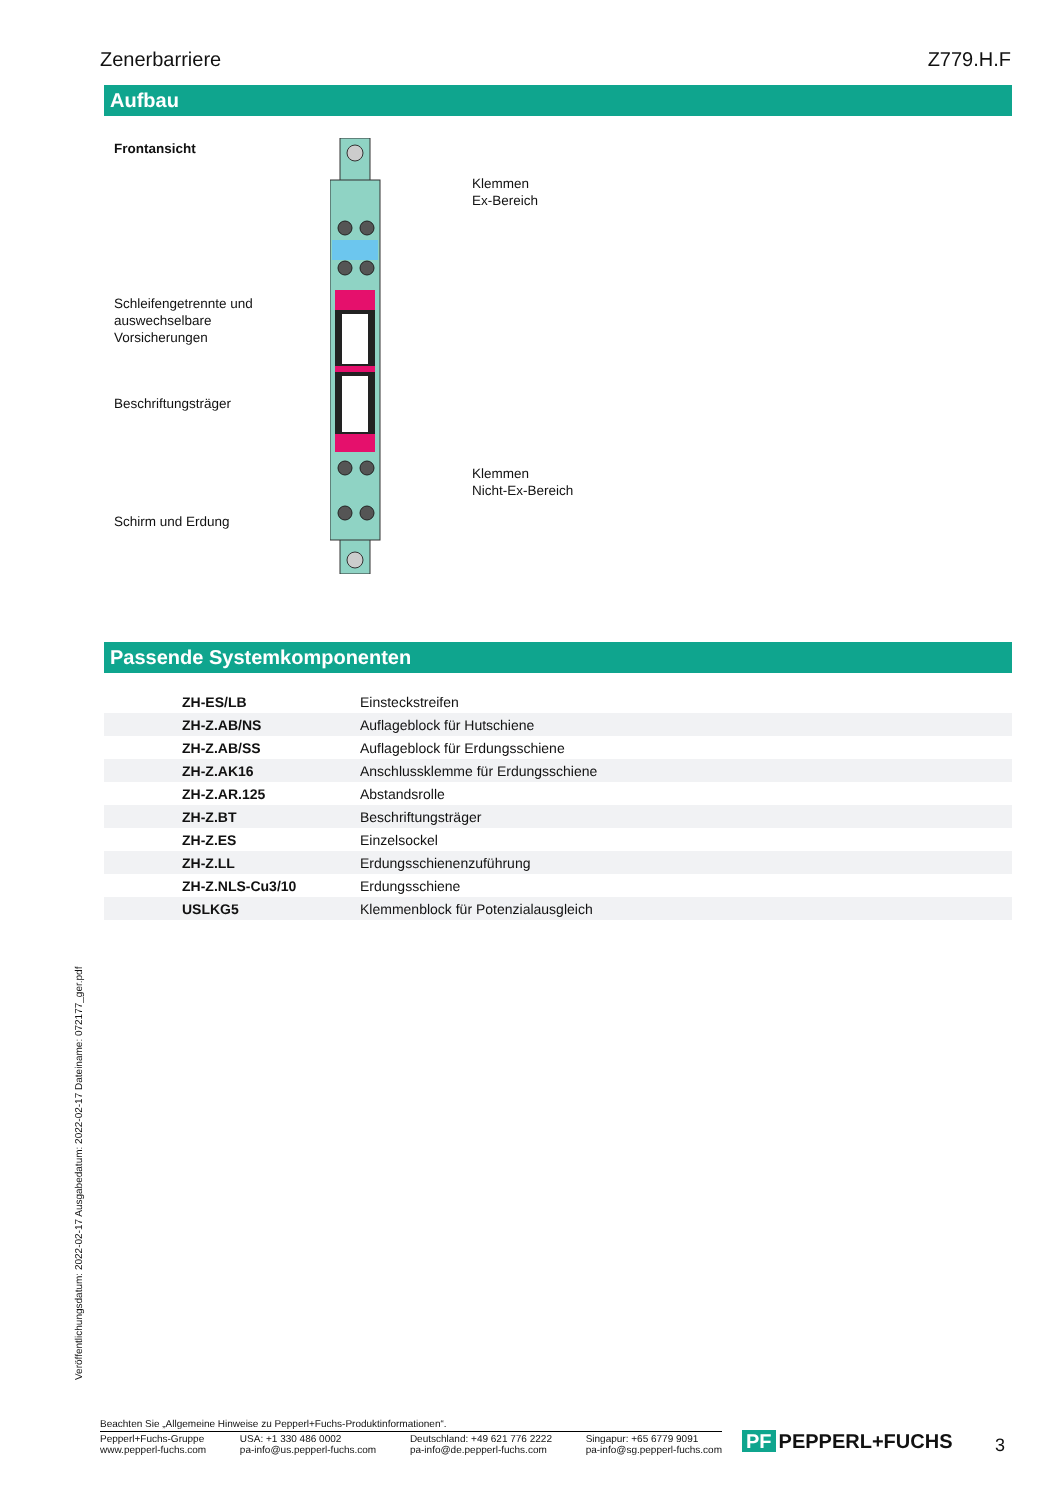Zenerbarriere Z779.H.F
Aufbau
Frontansicht
Klemmen
Ex-Bereich
Schleifengetrennte und
auswechselbare
Vorsicherungen
Beschriftungsträger
Klemmen
Nicht-Ex-Bereich
Schirm und Erdung
Passende Systemkomponenten
| ZH-ES/LB | Einsteckstreifen |
| ZH-Z.AB/NS | Auflageblock für Hutschiene |
| ZH-Z.AB/SS | Auflageblock für Erdungsschiene |
| ZH-Z.AK16 | Anschlussklemme für Erdungsschiene |
| ZH-Z.AR.125 | Abstandsrolle |
| ZH-Z.BT | Beschriftungsträger |
| ZH-Z.ES | Einzelsockel |
| ZH-Z.LL | Erdungsschienenzuführung |
| ZH-Z.NLS-Cu3/10 | Erdungsschiene |
| USLKG5 | Klemmenblock für Potenzialausgleich |
Veröffentlichungsdatum: 2022-02-17 Ausgabedatum: 2022-02-17 Dateiname: 072177_ger.pdf
Beachten Sie „Allgemeine Hinweise zu Pepperl+Fuchs-Produktinformationen“.
Pepperl+Fuchs-Gruppe
www.pepperl-fuchs.com
USA: +1 330 486 0002
pa-info@us.pepperl-fuchs.com
Deutschland: +49 621 776 2222
pa-info@de.pepperl-fuchs.com
Singapur: +65 6779 9091
pa-info@sg.pepperl-fuchs.com
PF PEPPERL+FUCHS 3